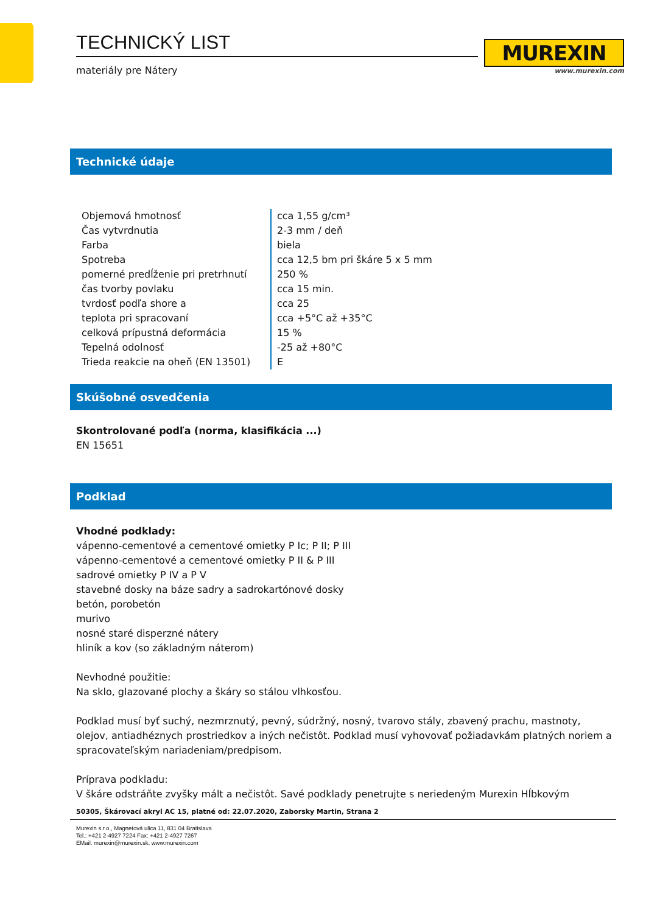TECHNICKÝ LIST
materiály pre Nátery
MUREXIN
www.murexin.com
Technické údaje
| Objemová hmotnosť | cca 1,55 g/cm³ |
| Čas vytvrdnutia | 2-3 mm / deň |
| Farba | biela |
| Spotreba | cca 12,5 bm pri škáre 5 x 5 mm |
| pomerné predĺženie pri pretrhnutí | 250 % |
| čas tvorby povlaku | cca 15 min. |
| tvrdosť podľa shore a | cca 25 |
| teplota pri spracovaní | cca +5°C až +35°C |
| celková prípustná deformácia | 15 % |
| Tepelná odolnosť | -25 až +80°C |
| Trieda reakcie na oheň (EN 13501) | E |
Skúšobné osvedčenia
Skontrolované podľa (norma, klasifikácia ...)
EN 15651
Podklad
Vhodné podklady:
vápenno-cementové a cementové omietky P Ic; P II; P III
vápenno-cementové a cementové omietky P II & P III
sadrové omietky P IV a P V
stavebné dosky na báze sadry a sadrokartónové dosky
betón, porobetón
murivo
nosné staré disperzné nátery
hliník a kov (so základným náterom)
Nevhodné použitie:
Na sklo, glazované plochy a škáry so stálou vlhkosťou.
Podklad musí byť suchý, nezmrznutý, pevný, súdržný, nosný, tvarovo stály, zbavený prachu, mastnoty, olejov, antiadhéznych prostriedkov a iných nečistôt. Podklad musí vyhovovať požiadavkám platných noriem a spracovateľským nariadeniam/predpisom.
Príprava podkladu:
V škáre odstráňte zvyšky mált a nečistôt. Savé podklady penetrujte s neriedeným Murexin Hĺbkovým
50305, Škárovací akryl AC 15, platné od: 22.07.2020, Zaborsky Martin, Strana 2
Murexin s.r.o., Magnetová ulica 11, 831 04 Bratislava
Tel.: +421 2-4927 7224 Fax: +421 2-4927 7267
EMail: murexin@murexin.sk, www.murexin.com